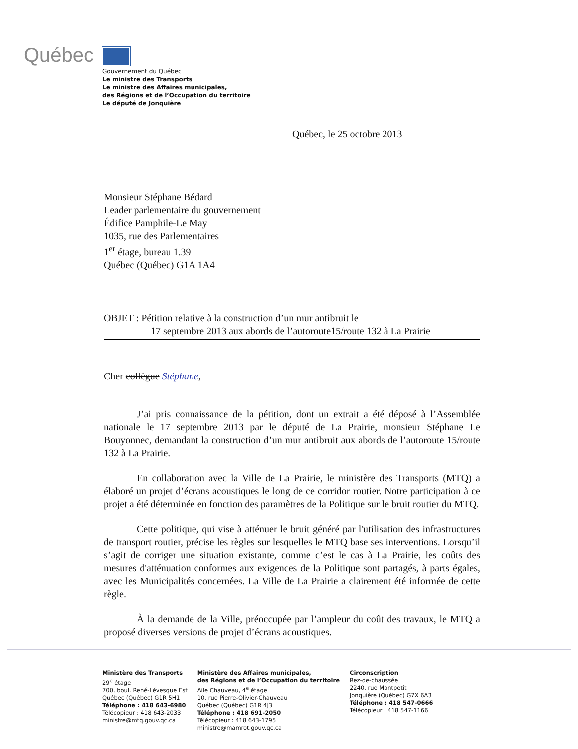Québec
Gouvernement du Québec
Le ministre des Transports
Le ministre des Affaires municipales,
des Régions et de l’Occupation du territoire
Le député de Jonquière
Québec, le 25 octobre 2013
Monsieur Stéphane Bédard
Leader parlementaire du gouvernement
Édifice Pamphile-Le May
1035, rue des Parlementaires
1<sup>er</sup> étage, bureau 1.39
Québec (Québec) G1A 1A4
OBJET : Pétition relative à la construction d’un mur antibruit le
17 septembre 2013 aux abords de l’autoroute15/route 132 à La Prairie
Cher collègue Stéphane,
J’ai pris connaissance de la pétition, dont un extrait a été déposé à l’Assemblée nationale le 17 septembre 2013 par le député de La Prairie, monsieur Stéphane Le Bouyonnec, demandant la construction d’un mur antibruit aux abords de l’autoroute 15/route 132 à La Prairie.
En collaboration avec la Ville de La Prairie, le ministère des Transports (MTQ) a élaboré un projet d’écrans acoustiques le long de ce corridor routier. Notre participation à ce projet a été déterminée en fonction des paramètres de la Politique sur le bruit routier du MTQ.
Cette politique, qui vise à atténuer le bruit généré par l'utilisation des infrastructures de transport routier, précise les règles sur lesquelles le MTQ base ses interventions. Lorsqu’il s’agit de corriger une situation existante, comme c’est le cas à La Prairie, les coûts des mesures d'atténuation conformes aux exigences de la Politique sont partagés, à parts égales, avec les Municipalités concernées. La Ville de La Prairie a clairement été informée de cette règle.
À la demande de la Ville, préoccupée par l’ampleur du coût des travaux, le MTQ a proposé diverses versions de projet d’écrans acoustiques.
Ministère des Transports
29<sup>e</sup> étage
700, boul. René-Lévesque Est
Québec (Québec) G1R 5H1
Téléphone : 418 643-6980
Télécopieur : 418 643-2033
ministre@mtq.gouv.qc.ca
Ministère des Affaires municipales,
des Régions et de l’Occupation du territoire
Aile Chauveau, 4<sup>e</sup> étage
10, rue Pierre-Olivier-Chauveau
Québec (Québec) G1R 4J3
Téléphone : 418 691-2050
Télécopieur : 418 643-1795
ministre@mamrot.gouv.qc.ca
Circonscription
Rez-de-chaussée
2240, rue Montpetit
Jonquière (Québec) G7X 6A3
Téléphone : 418 547-0666
Télécopieur : 418 547-1166